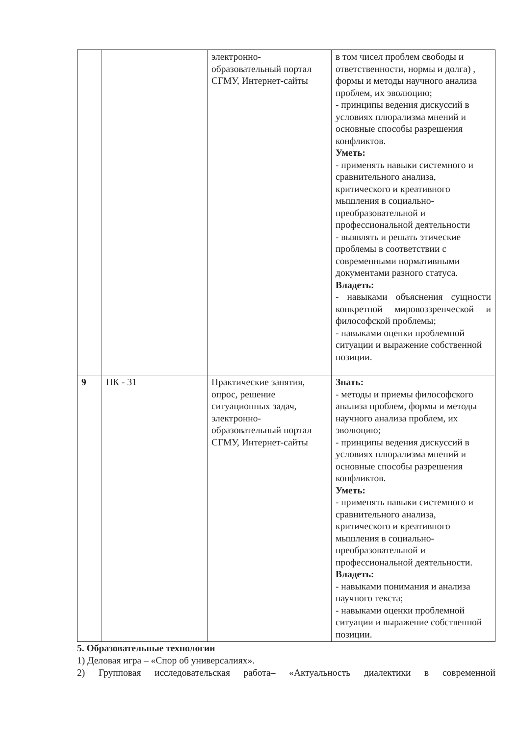| | | электронно-образовательный портал СГМУ, Интернет-сайты | в том чисел проблем свободы и ответственности, нормы и долга) , формы и методы научного анализа проблем, их эволюцию; - принципы ведения дискуссий в условиях плюрализма мнений и основные способы разрешения конфликтов. Уметь: - применять навыки системного и сравнительного анализа, критического и креативного мышления в социально-преобразовательной и профессиональной деятельности - выявлять и решать этические проблемы в соответствии с современными нормативными документами разного статуса. Владеть: - навыками объяснения сущности конкретной мировоззренческой и философской проблемы; - навыками оценки проблемной ситуации и выражение собственной позиции. |
| 9 | ПК - 31 | Практические занятия, опрос, решение ситуационных задач, электронно-образовательный портал СГМУ, Интернет-сайты | Знать: - методы и приемы философского анализа проблем, формы и методы научного анализа проблем, их эволюцию; - принципы ведения дискуссий в условиях плюрализма мнений и основные способы разрешения конфликтов. Уметь: - применять навыки системного и сравнительного анализа, критического и креативного мышления в социально-преобразовательной и профессиональной деятельности. Владеть: - навыками понимания и анализа научного текста; - навыками оценки проблемной ситуации и выражение собственной позиции. |
5. Образовательные технологии
1) Деловая игра – «Спор об универсалиях».
2) Групповая исследовательская работа– «Актуальность диалектики в современной